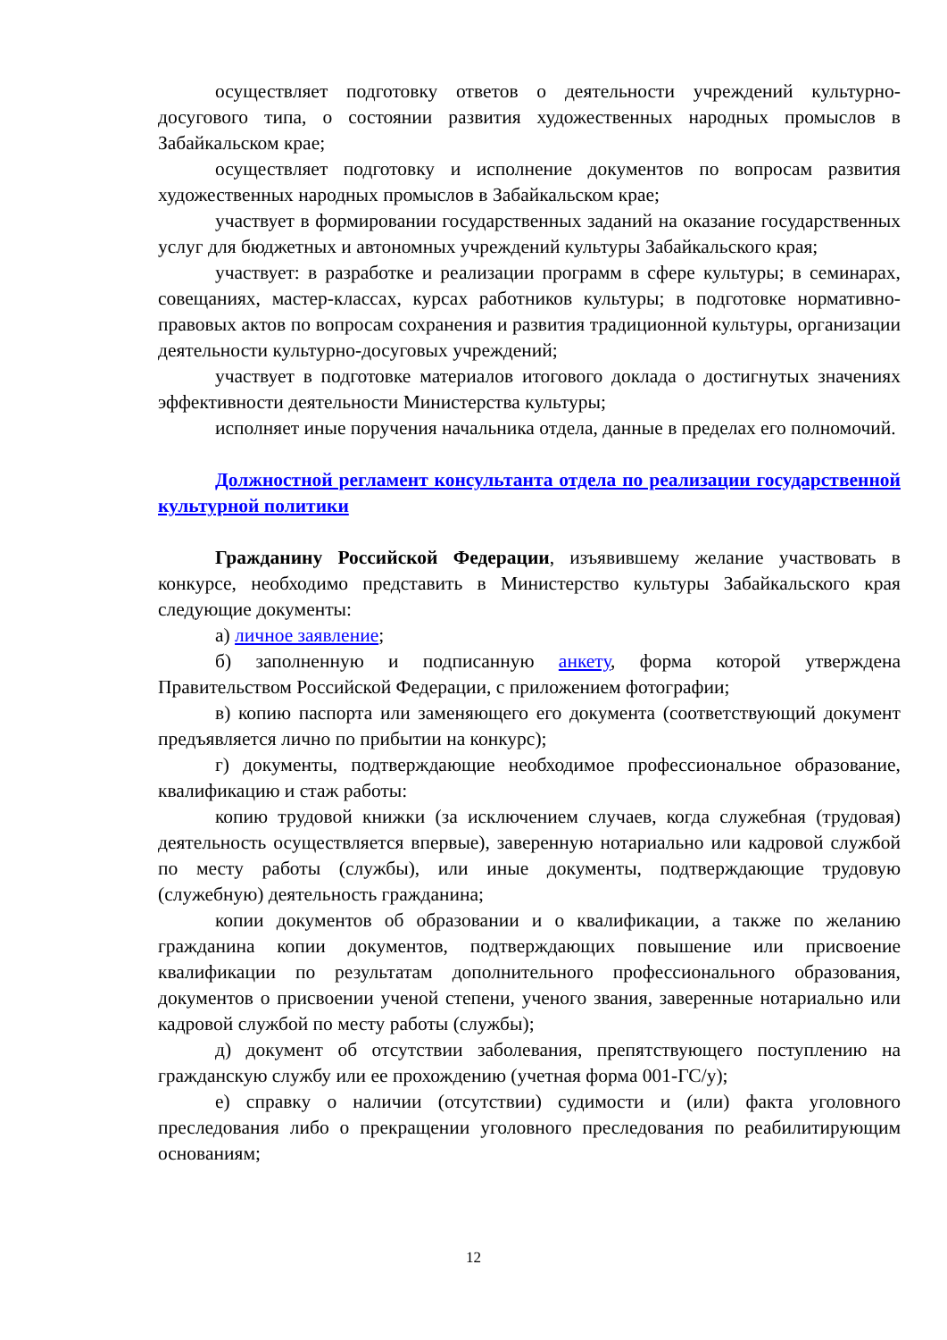осуществляет подготовку ответов о деятельности учреждений культурно-досугового типа, о состоянии развития художественных народных промыслов в Забайкальском крае;
осуществляет подготовку и исполнение документов по вопросам развития художественных народных промыслов в Забайкальском крае;
участвует в формировании государственных заданий на оказание государственных услуг для бюджетных и автономных учреждений культуры Забайкальского края;
участвует: в разработке и реализации программ в сфере культуры; в семинарах, совещаниях, мастер-классах, курсах работников культуры; в подготовке нормативно-правовых актов по вопросам сохранения и развития традиционной культуры, организации деятельности культурно-досуговых учреждений;
участвует в подготовке материалов итогового доклада о достигнутых значениях эффективности деятельности Министерства культуры;
исполняет иные поручения начальника отдела, данные в пределах его полномочий.
Должностной регламент консультанта отдела по реализации государственной культурной политики
Гражданину Российской Федерации, изъявившему желание участвовать в конкурсе, необходимо представить в Министерство культуры Забайкальского края следующие документы:
а) личное заявление;
б) заполненную и подписанную анкету, форма которой утверждена Правительством Российской Федерации, с приложением фотографии;
в) копию паспорта или заменяющего его документа (соответствующий документ предъявляется лично по прибытии на конкурс);
г) документы, подтверждающие необходимое профессиональное образование, квалификацию и стаж работы:
копию трудовой книжки (за исключением случаев, когда служебная (трудовая) деятельность осуществляется впервые), заверенную нотариально или кадровой службой по месту работы (службы), или иные документы, подтверждающие трудовую (служебную) деятельность гражданина;
копии документов об образовании и о квалификации, а также по желанию гражданина копии документов, подтверждающих повышение или присвоение квалификации по результатам дополнительного профессионального образования, документов о присвоении ученой степени, ученого звания, заверенные нотариально или кадровой службой по месту работы (службы);
д) документ об отсутствии заболевания, препятствующего поступлению на гражданскую службу или ее прохождению (учетная форма 001-ГС/у);
е) справку о наличии (отсутствии) судимости и (или) факта уголовного преследования либо о прекращении уголовного преследования по реабилитирующим основаниям;
12